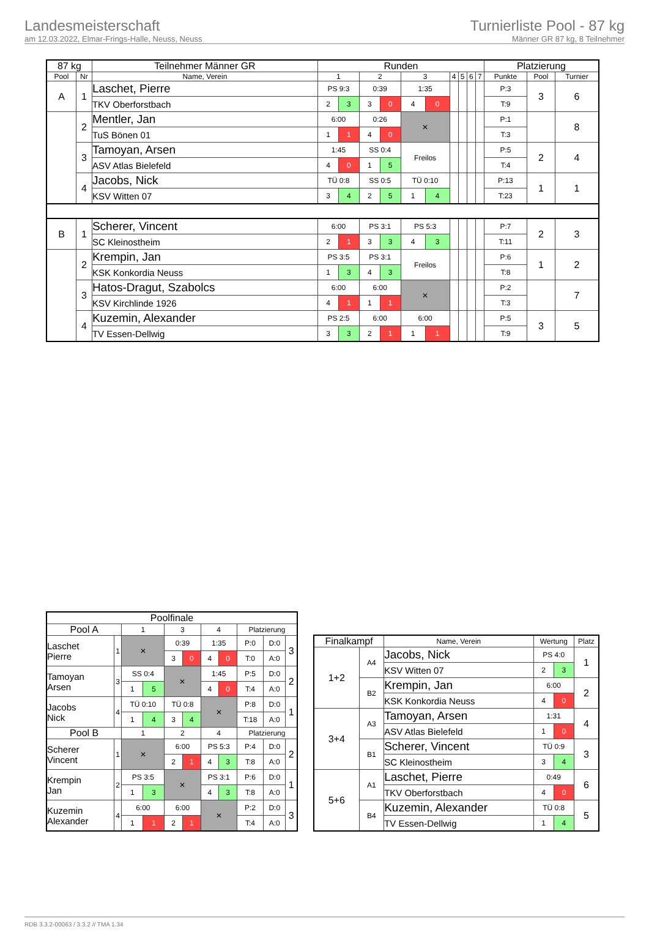Landesmeisterschaft
am 12.03.2022, Elmar-Frings-Halle, Neuss, Neuss
Turnierliste Pool - 87 kg
Männer GR 87 kg, 8 Teilnehmer
| 87 kg | | Teilnehmer Männer GR | Runden | | | | | | | | | | Platzierung | | |
| --- | --- | --- | --- | --- | --- | --- | --- | --- | --- | --- | --- | --- | --- | --- | --- |
| Pool | Nr | Name, Verein | 1 | | 2 | | 3 | | 4 | 5 | 6 | 7 | Punkte | Pool | Turnier |
| A | 1 | Laschet, Pierre | PS 9:3 | | 0:39 | | 1:35 | | | | | | P:3 | 3 | 6 |
| | | TKV Oberforstbach | 2 | 3 | 3 | 0 | 4 | 0 | | | | | T:9 | | |
| | 2 | Mentler, Jan | 6:00 | | 0:26 | | ✕ | | | | | | P:1 | | 8 |
| | | TuS Bönen 01 | 1 | 1 | 4 | 0 | | | | | | | T:3 | | |
| | 3 | Tamoyan, Arsen | 1:45 | | SS 0:4 | | Freilos | | | | | | P:5 | 2 | 4 |
| | | ASV Atlas Bielefeld | 4 | 0 | 1 | 5 | | | | | | | T:4 | | |
| | 4 | Jacobs, Nick | TÜ 0:8 | | SS 0:5 | | TÜ 0:10 | | | | | | P:13 | 1 | 1 |
| | | KSV Witten 07 | 3 | 4 | 2 | 5 | 1 | 4 | | | | | T:23 | | |
| B | 1 | Scherer, Vincent | 6:00 | | PS 3:1 | | PS 5:3 | | | | | | P:7 | 2 | 3 |
| | | SC Kleinostheim | 2 | 1 | 3 | 3 | 4 | 3 | | | | | T:11 | | |
| | 2 | Krempin, Jan | PS 3:5 | | PS 3:1 | | Freilos | | | | | | P:6 | 1 | 2 |
| | | KSK Konkordia Neuss | 1 | 3 | 4 | 3 | | | | | | | T:8 | | |
| | 3 | Hatos-Dragut, Szabolcs | 6:00 | | 6:00 | | ✕ | | | | | | P:2 | | 7 |
| | | KSV Kirchlinde 1926 | 4 | 1 | 1 | 1 | | | | | | | T:3 | | |
| | 4 | Kuzemin, Alexander | PS 2:5 | | 6:00 | | 6:00 | | | | | | P:5 | 3 | 5 |
| | | TV Essen-Dellwig | 3 | 3 | 2 | 1 | 1 | 1 | | | | | T:9 | | |
| Poolfinale | | | | | | | | | | |
| --- | --- | --- | --- | --- | --- | --- | --- | --- | --- | --- |
| Pool A | | 1 | | 3 | | 4 | | Platzierung | | |
| Laschet Pierre | 1 | ✕ | | 0:39 | | 1:35 | | P:0 | D:0 | 3 |
| | | | | 3 | 0 | 4 | 0 | T:0 | A:0 | |
| Tamoyan Arsen | 3 | SS 0:4 | | ✕ | | 1:45 | | P:5 | D:0 | 2 |
| | | 1 | 5 | | | 4 | 0 | T:4 | A:0 | |
| Jacobs Nick | 4 | TÜ 0:10 | | TÜ 0:8 | | ✕ | | P:8 | D:0 | 1 |
| | | 1 | 4 | 3 | 4 | | | T:18 | A:0 | |
| Pool B | | 1 | | 2 | | 4 | | Platzierung | | |
| Scherer Vincent | 1 | ✕ | | 6:00 | | PS 5:3 | | P:4 | D:0 | 2 |
| | | | | 2 | 1 | 4 | 3 | T:8 | A:0 | |
| Krempin Jan | 2 | PS 3:5 | | ✕ | | PS 3:1 | | P:6 | D:0 | 1 |
| | | 1 | 3 | | | 4 | 3 | T:8 | A:0 | |
| Kuzemin Alexander | 4 | 6:00 | | 6:00 | | ✕ | | P:2 | D:0 | 3 |
| | | 1 | 1 | 2 | 1 | | | T:4 | A:0 | |
| Finalkampf | | Name, Verein | Wertung | | Platz |
| --- | --- | --- | --- | --- | --- |
| 1+2 | A4 | Jacobs, Nick | PS 4:0 | | 1 |
| | | KSV Witten 07 | 2 | 3 | |
| | B2 | Krempin, Jan | 6:00 | | 2 |
| | | KSK Konkordia Neuss | 4 | 0 | |
| 3+4 | A3 | Tamoyan, Arsen | 1:31 | | 4 |
| | | ASV Atlas Bielefeld | 1 | 0 | |
| | B1 | Scherer, Vincent | TÜ 0:9 | | 3 |
| | | SC Kleinostheim | 3 | 4 | |
| 5+6 | A1 | Laschet, Pierre | 0:49 | | 6 |
| | | TKV Oberforstbach | 4 | 0 | |
| | B4 | Kuzemin, Alexander | TÜ 0:8 | | 5 |
| | | TV Essen-Dellwig | 1 | 4 | |
RDB 3.3.2-00063 / 3.3.2 // TMA 1.34